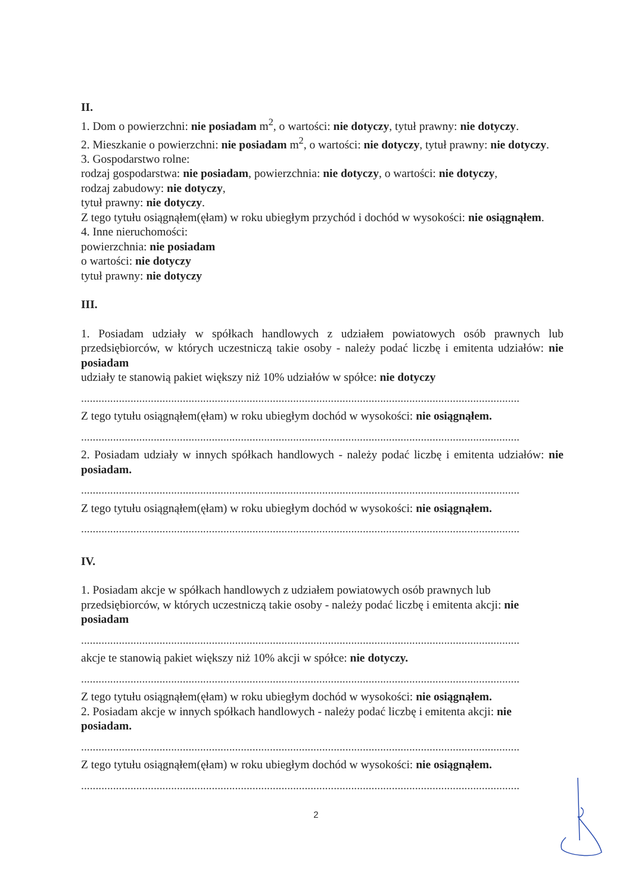II.
1. Dom o powierzchni: nie posiadam m<sup>2</sup>, o wartości: nie dotyczy, tytuł prawny: nie dotyczy.
2. Mieszkanie o powierzchni: nie posiadam m<sup>2</sup>, o wartości: nie dotyczy, tytuł prawny: nie dotyczy.
3. Gospodarstwo rolne:
rodzaj gospodarstwa: nie posiadam, powierzchnia: nie dotyczy, o wartości: nie dotyczy,
rodzaj zabudowy: nie dotyczy,
tytuł prawny: nie dotyczy.
Z tego tytułu osiągnąłem(ęłam) w roku ubiegłym przychód i dochód w wysokości: nie osiągnąłem.
4. Inne nieruchomości:
powierzchnia: nie posiadam
o wartości: nie dotyczy
tytuł prawny: nie dotyczy
III.
1. Posiadam udziały w spółkach handlowych z udziałem powiatowych osób prawnych lub przedsiębiorców, w których uczestniczą takie osoby - należy podać liczbę i emitenta udziałów: nie posiadam
udziały te stanowią pakiet większy niż 10% udziałów w spółce: nie dotyczy
.......................................................................................................................................................
Z tego tytułu osiągnąłem(ęłam) w roku ubiegłym dochód w wysokości: nie osiągnąłem.
.......................................................................................................................................................
2. Posiadam udziały w innych spółkach handlowych - należy podać liczbę i emitenta udziałów: nie posiadam.
.......................................................................................................................................................
Z tego tytułu osiągnąłem(ęłam) w roku ubiegłym dochód w wysokości: nie osiągnąłem.
.......................................................................................................................................................
IV.
1. Posiadam akcje w spółkach handlowych z udziałem powiatowych osób prawnych lub przedsiębiorców, w których uczestniczą takie osoby - należy podać liczbę i emitenta akcji: nie posiadam
.......................................................................................................................................................
akcje te stanowią pakiet większy niż 10% akcji w spółce: nie dotyczy.
.......................................................................................................................................................
Z tego tytułu osiągnąłem(ęłam) w roku ubiegłym dochód w wysokości: nie osiągnąłem.
2. Posiadam akcje w innych spółkach handlowych - należy podać liczbę i emitenta akcji: nie posiadam.
.......................................................................................................................................................
Z tego tytułu osiągnąłem(ęłam) w roku ubiegłym dochód w wysokości: nie osiągnąłem.
.......................................................................................................................................................
2